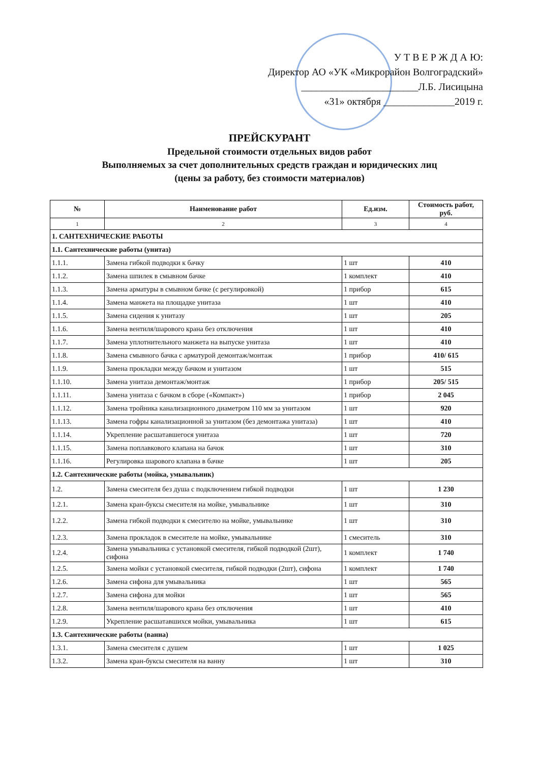У Т В Е Р Ж Д А Ю:
Директор АО «УК «Микрорайон Волгоградский»
_______________________Л.Б. Лисицына
«31» октября ______________2019 г.
ПРЕЙСКУРАНТ
Предельной стоимости отдельных видов работ
Выполняемых за счет дополнительных средств граждан и юридических лиц
(цены за работу, без стоимости материалов)
| № | Наименование работ | Ед.изм. | Стоимость работ, руб. |
| --- | --- | --- | --- |
| 1 | 2 | 3 | 4 |
| 1. САНТЕХНИЧЕСКИЕ РАБОТЫ | | | |
| 1.1. Сантехнические работы (унитаз) | | | |
| 1.1.1. | Замена гибкой подводки к бачку | 1 шт | 410 |
| 1.1.2. | Замена шпилек в смывном бачке | 1 комплект | 410 |
| 1.1.3. | Замена арматуры в смывном бачке (с регулировкой) | 1 прибор | 615 |
| 1.1.4. | Замена манжета на площадке унитаза | 1 шт | 410 |
| 1.1.5. | Замена сидения к унитазу | 1 шт | 205 |
| 1.1.6. | Замена вентиля/шарового крана без отключения | 1 шт | 410 |
| 1.1.7. | Замена уплотнительного манжета на выпуске унитаза | 1 шт | 410 |
| 1.1.8. | Замена смывного бачка с арматурой демонтаж/монтаж | 1 прибор | 410/ 615 |
| 1.1.9. | Замена прокладки между бачком и унитазом | 1 шт | 515 |
| 1.1.10. | Замена унитаза демонтаж/монтаж | 1 прибор | 205/ 515 |
| 1.1.11. | Замена унитаза с бачком в сборе («Компакт») | 1 прибор | 2 045 |
| 1.1.12. | Замена тройника канализационного диаметром 110 мм за унитазом | 1 шт | 920 |
| 1.1.13. | Замена гофры канализационной за унитазом (без демонтажа унитаза) | 1 шт | 410 |
| 1.1.14. | Укрепление расшатавшегося унитаза | 1 шт | 720 |
| 1.1.15. | Замена поплавкового клапана на бачок | 1 шт | 310 |
| 1.1.16. | Регулировка шарового клапана в бачке | 1 шт | 205 |
| 1.2. Сантехнические работы (мойка, умывальник) | | | |
| 1.2. | Замена смесителя без душа с подключением гибкой подводки | 1 шт | 1 230 |
| 1.2.1. | Замена кран-буксы смесителя на мойке, умывальнике | 1 шт | 310 |
| 1.2.2. | Замена гибкой подводки к смесителю на мойке, умывальнике | 1 шт | 310 |
| 1.2.3. | Замена прокладок в смесителе на мойке, умывальнике | 1 смеситель | 310 |
| 1.2.4. | Замена умывальника с установкой смесителя, гибкой подводкой (2шт), сифона | 1 комплект | 1 740 |
| 1.2.5. | Замена мойки с установкой смесителя, гибкой подводки (2шт), сифона | 1 комплект | 1 740 |
| 1.2.6. | Замена сифона для умывальника | 1 шт | 565 |
| 1.2.7. | Замена сифона для мойки | 1 шт | 565 |
| 1.2.8. | Замена вентиля/шарового крана без отключения | 1 шт | 410 |
| 1.2.9. | Укрепление расшатавшихся мойки, умывальника | 1 шт | 615 |
| 1.3. Сантехнические работы (ванна) | | | |
| 1.3.1. | Замена смесителя с душем | 1 шт | 1 025 |
| 1.3.2. | Замена кран-буксы смесителя на ванну | 1 шт | 310 |